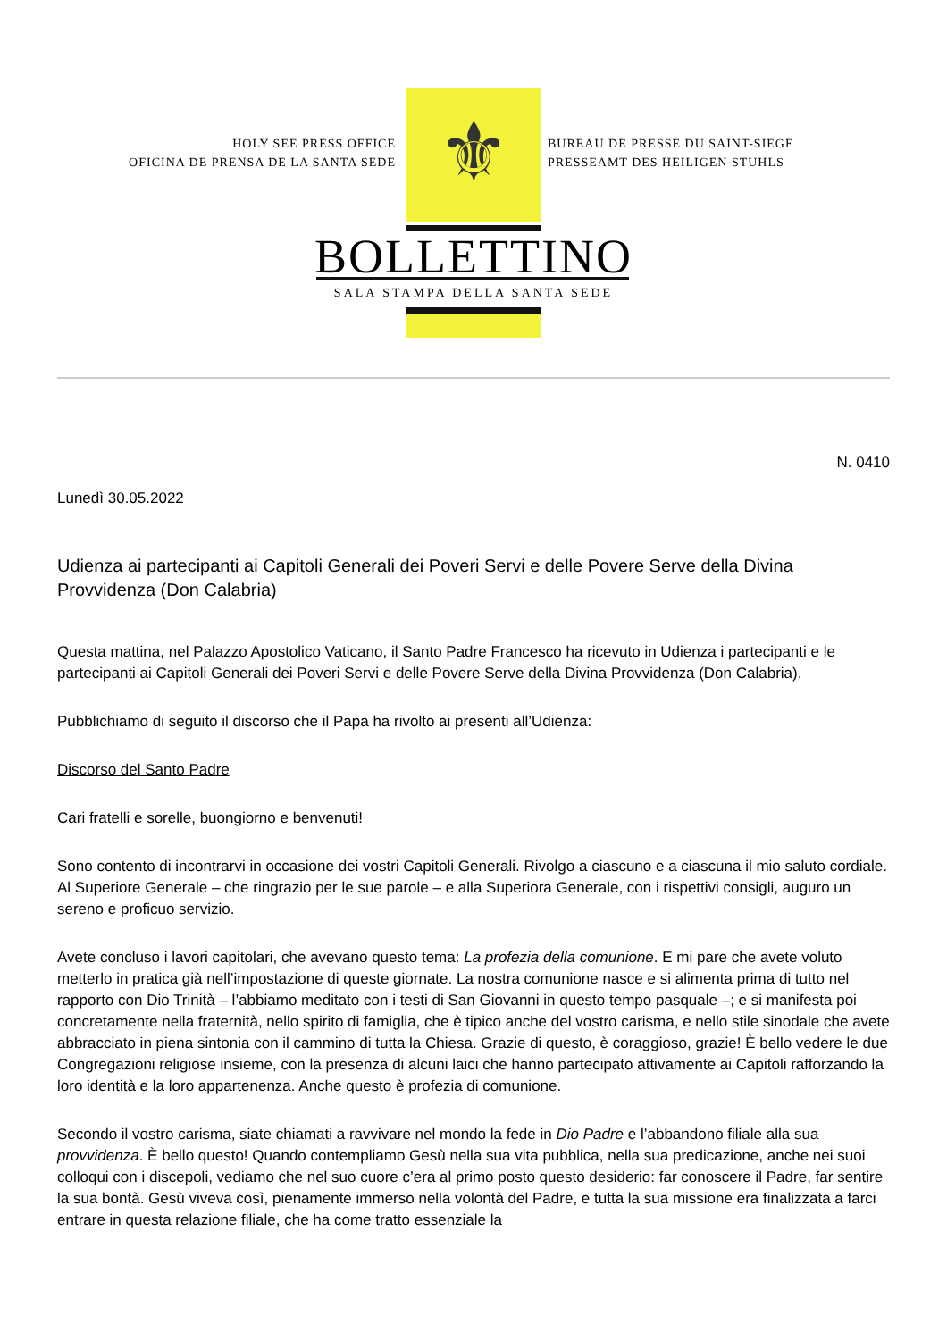⚜
HOLY SEE PRESS OFFICE
OFICINA DE PRENSA DE LA SANTA SEDE
BUREAU DE PRESSE DU SAINT-SIEGE
PRESSEAMT DES HEILIGEN STUHLS
BOLLETTINO
SALA STAMPA DELLA SANTA SEDE
N. 0410
Lunedì 30.05.2022
Udienza ai partecipanti ai Capitoli Generali dei Poveri Servi e delle Povere Serve della Divina Provvidenza (Don Calabria)
Questa mattina, nel Palazzo Apostolico Vaticano, il Santo Padre Francesco ha ricevuto in Udienza i partecipanti e le partecipanti ai Capitoli Generali dei Poveri Servi e delle Povere Serve della Divina Provvidenza (Don Calabria).
Pubblichiamo di seguito il discorso che il Papa ha rivolto ai presenti all’Udienza:
Discorso del Santo Padre
Cari fratelli e sorelle, buongiorno e benvenuti!
Sono contento di incontrarvi in occasione dei vostri Capitoli Generali. Rivolgo a ciascuno e a ciascuna il mio saluto cordiale. Al Superiore Generale – che ringrazio per le sue parole – e alla Superiora Generale, con i rispettivi consigli, auguro un sereno e proficuo servizio.
Avete concluso i lavori capitolari, che avevano questo tema: La profezia della comunione. E mi pare che avete voluto metterlo in pratica già nell’impostazione di queste giornate. La nostra comunione nasce e si alimenta prima di tutto nel rapporto con Dio Trinità – l’abbiamo meditato con i testi di San Giovanni in questo tempo pasquale –; e si manifesta poi concretamente nella fraternità, nello spirito di famiglia, che è tipico anche del vostro carisma, e nello stile sinodale che avete abbracciato in piena sintonia con il cammino di tutta la Chiesa. Grazie di questo, è coraggioso, grazie! È bello vedere le due Congregazioni religiose insieme, con la presenza di alcuni laici che hanno partecipato attivamente ai Capitoli rafforzando la loro identità e la loro appartenenza. Anche questo è profezia di comunione.
Secondo il vostro carisma, siate chiamati a ravvivare nel mondo la fede in Dio Padre e l’abbandono filiale alla sua provvidenza. È bello questo! Quando contempliamo Gesù nella sua vita pubblica, nella sua predicazione, anche nei suoi colloqui con i discepoli, vediamo che nel suo cuore c’era al primo posto questo desiderio: far conoscere il Padre, far sentire la sua bontà. Gesù viveva così, pienamente immerso nella volontà del Padre, e tutta la sua missione era finalizzata a farci entrare in questa relazione filiale, che ha come tratto essenziale la